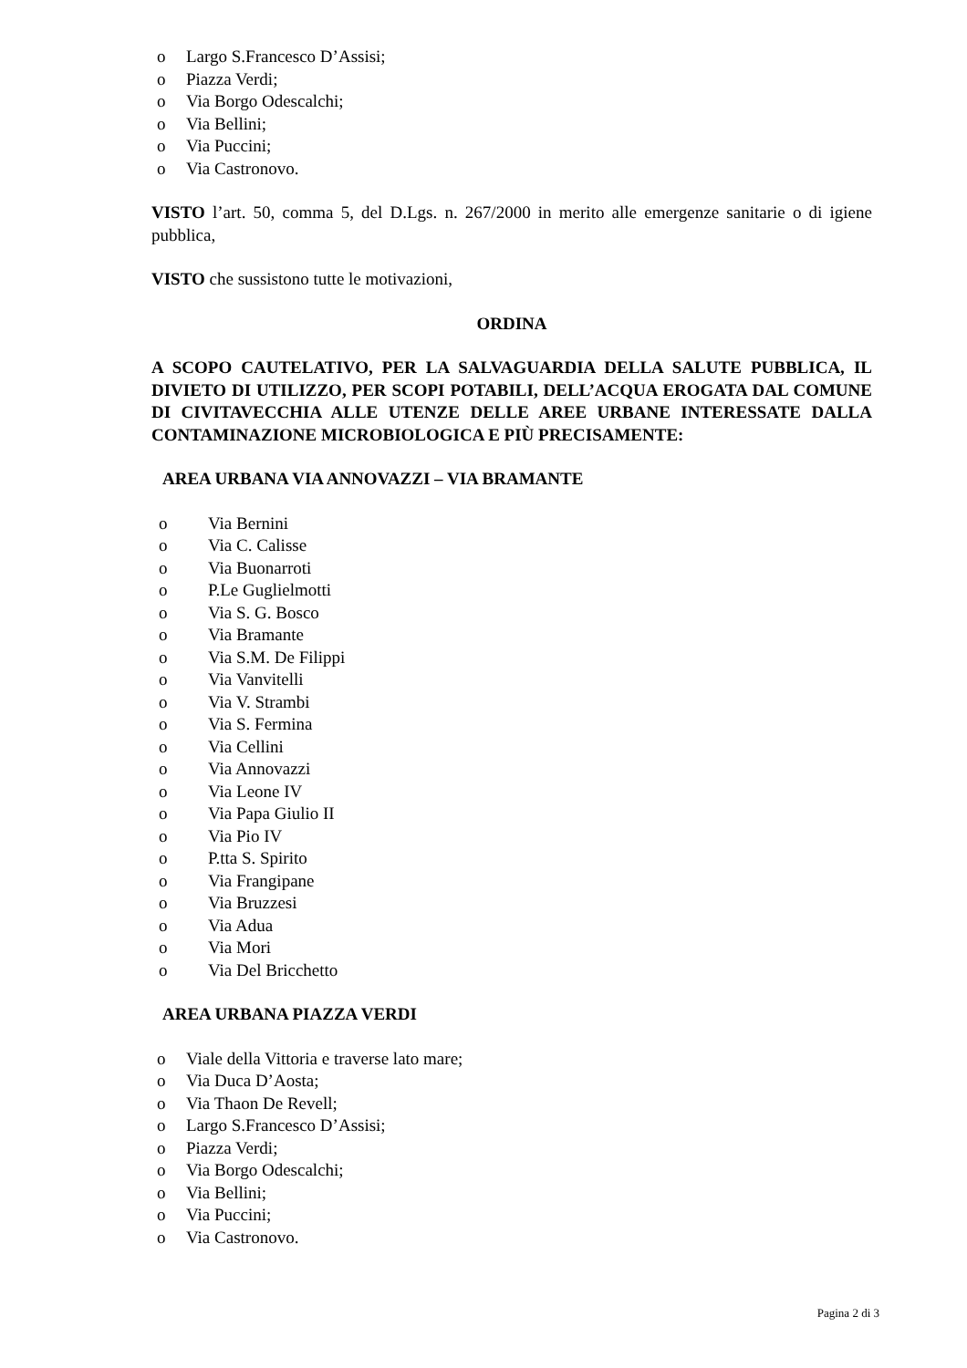o Largo S.Francesco D’Assisi;
o Piazza Verdi;
o Via Borgo Odescalchi;
o Via Bellini;
o Via Puccini;
o Via Castronovo.
VISTO l’art. 50, comma 5, del D.Lgs. n. 267/2000 in merito alle emergenze sanitarie o di igiene pubblica,
VISTO che sussistono tutte le motivazioni,
ORDINA
A SCOPO CAUTELATIVO, PER LA SALVAGUARDIA DELLA SALUTE PUBBLICA, IL DIVIETO DI UTILIZZO, PER SCOPI POTABILI, DELL’ACQUA EROGATA DAL COMUNE DI CIVITAVECCHIA ALLE UTENZE DELLE AREE URBANE INTERESSATE DALLA CONTAMINAZIONE MICROBIOLOGICA E PIÙ PRECISAMENTE:
AREA URBANA VIA ANNOVAZZI – VIA BRAMANTE
o Via Bernini
o Via C. Calisse
o Via Buonarroti
o P.Le Guglielmotti
o Via S. G. Bosco
o Via Bramante
o Via S.M. De Filippi
o Via Vanvitelli
o Via V. Strambi
o Via S. Fermina
o Via Cellini
o Via Annovazzi
o Via Leone IV
o Via Papa Giulio II
o Via Pio IV
o P.tta S. Spirito
o Via Frangipane
o Via Bruzzesi
o Via Adua
o Via Mori
o Via Del Bricchetto
AREA URBANA PIAZZA VERDI
o Viale della Vittoria e traverse lato mare;
o Via Duca D’Aosta;
o Via Thaon De Revell;
o Largo S.Francesco D’Assisi;
o Piazza Verdi;
o Via Borgo Odescalchi;
o Via Bellini;
o Via Puccini;
o Via Castronovo.
Pagina 2 di 3